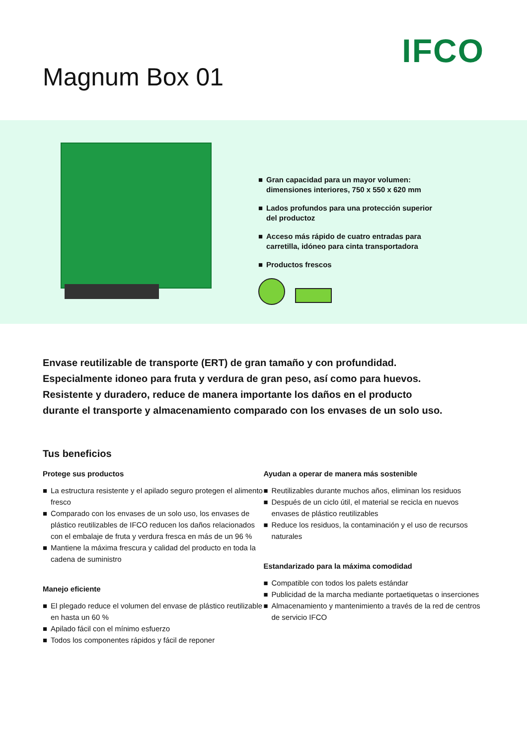IFCO
Magnum Box 01
■ Gran capacidad para un mayor volumen:
dimensiones interiores, 750 x 550 x 620 mm
■ Lados profundos para una protección superior
del productoz
■ Acceso más rápido de cuatro entradas para
carretilla, idóneo para cinta transportadora
■ Productos frescos
Envase reutilizable de transporte (ERT) de gran tamaño y con profundidad.
Especialmente idoneo para fruta y verdura de gran peso, así como para huevos.
Resistente y duradero, reduce de manera importante los daños en el producto
durante el transporte y almacenamiento comparado con los envases de un solo uso.
Tus beneficios
Protege sus productos
■ La estructura resistente y el apilado seguro protegen el alimento fresco
■ Comparado con los envases de un solo uso, los envases de plástico reutilizables de IFCO reducen los daños relacionados con el embalaje de fruta y verdura fresca en más de un 96 %
■ Mantiene la máxima frescura y calidad del producto en toda la cadena de suministro
Manejo eficiente
■ El plegado reduce el volumen del envase de plástico reutilizable en hasta un 60 %
■ Apilado fácil con el mínimo esfuerzo
■ Todos los componentes rápidos y fácil de reponer
Ayudan a operar de manera más sostenible
■ Reutilizables durante muchos años, eliminan los residuos
■ Después de un ciclo útil, el material se recicla en nuevos envases de plástico reutilizables
■ Reduce los residuos, la contaminación y el uso de recursos naturales
Estandarizado para la máxima comodidad
■ Compatible con todos los palets estándar
■ Publicidad de la marcha mediante portaetiquetas o inserciones
■ Almacenamiento y mantenimiento a través de la red de centros de servicio IFCO